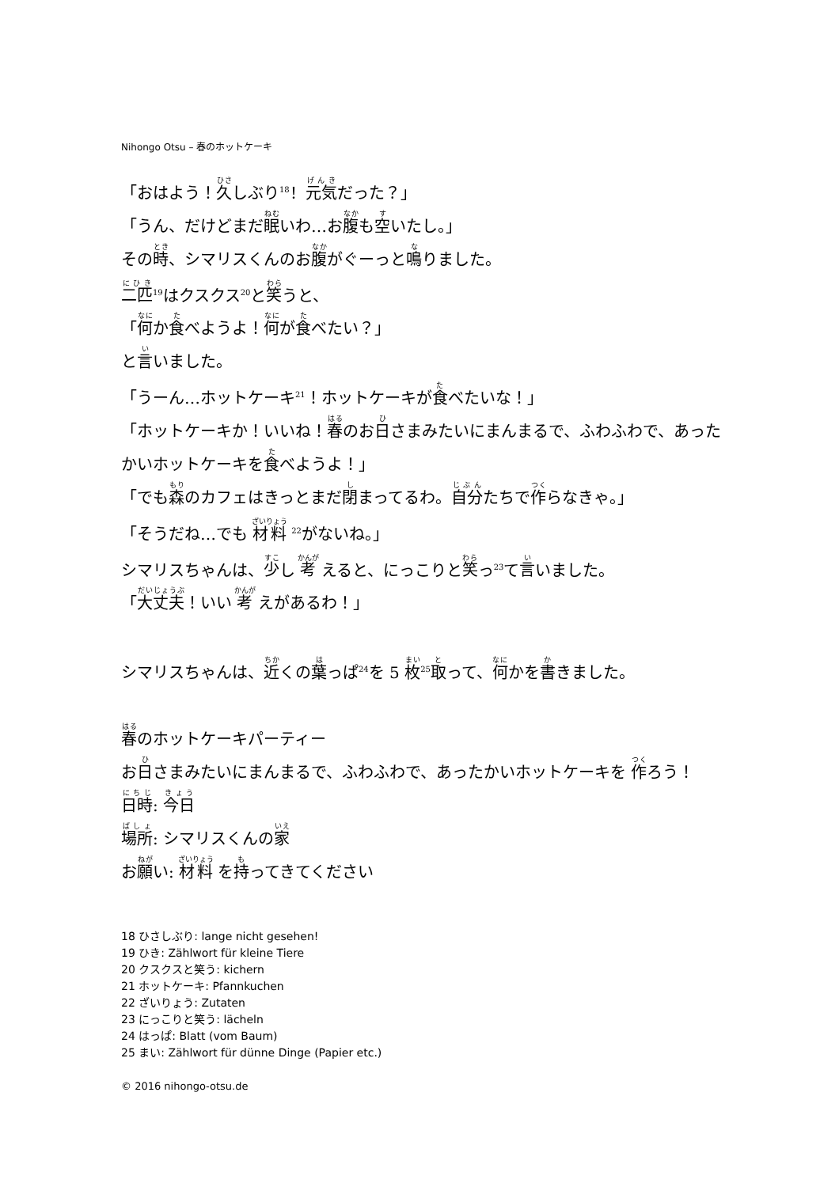Nihongo Otsu – 春のホットケーキ
「おはよう！久しぶり<sup>18</sup>！元気だった？」
「うん、だけどまだ眠いわ…お腹も空いたし。」
その時、シマリスくんのお腹がぐーっと鳴りました。
二匹<sup>19</sup>はクスクス<sup>20</sup>と笑うと、
「何か食べようよ！何が食べたい？」
と言いました。
「うーん…ホットケーキ<sup>21</sup>！ホットケーキが食べたいな！」
「ホットケーキか！いいね！春のお日さまみたいにまんまるで、ふわふわで、あったかいホットケーキを食べようよ！」
「でも森のカフェはきっとまだ閉まってるわ。自分たちで作らなきゃ。」
「そうだね…でも 材料 <sup>22</sup>がないね。」
シマリスちゃんは、少し 考 えると、にっこりと笑っ<sup>23</sup>て言いました。
「大丈夫！いい 考 えがあるわ！」
シマリスちゃんは、近くの葉っぱ<sup>24</sup>を 5 枚<sup>25</sup>取って、何かを書きました。
春のホットケーキパーティー
お日さまみたいにまんまるで、ふわふわで、あったかいホットケーキを 作ろう！
日時: 今日
場所: シマリスくんの家
お願い: 材料 を持ってきてください
18 ひさしぶり: lange nicht gesehen!
19 ひき: Zählwort für kleine Tiere
20 クスクスと笑う: kichern
21 ホットケーキ: Pfannkuchen
22 ざいりょう: Zutaten
23 にっこりと笑う: lächeln
24 はっぱ: Blatt (vom Baum)
25 まい: Zählwort für dünne Dinge (Papier etc.)
© 2016 nihongo-otsu.de